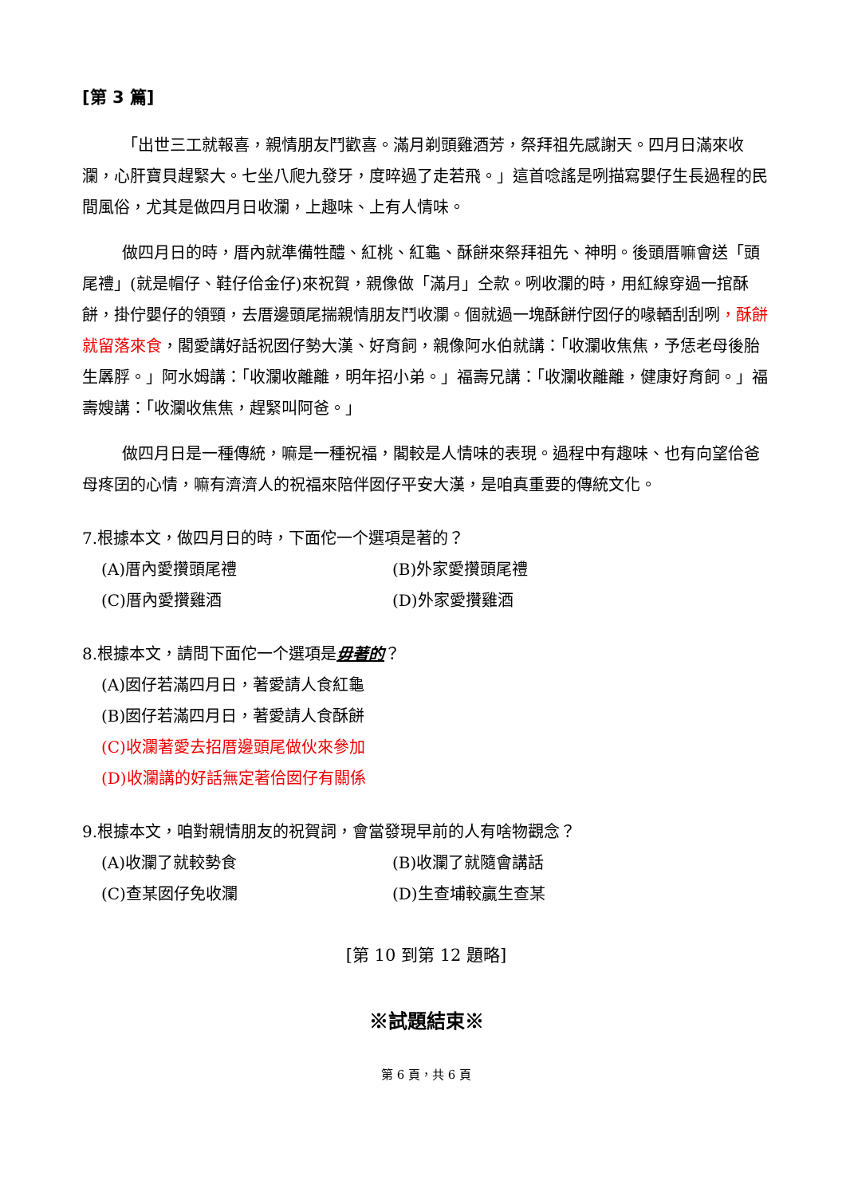[第 3 篇]
「出世三工就報喜，親情朋友鬥歡喜。滿月剃頭雞酒芳，祭拜祖先感謝天。四月日滿來收瀾，心肝寶貝趕緊大。七坐八爬九發牙，度晬過了走若飛。」這首唸謠是咧描寫嬰仔生長過程的民間風俗，尤其是做四月日收瀾，上趣味、上有人情味。
做四月日的時，厝內就準備牲醴、紅桃、紅龜、酥餅來祭拜祖先、神明。後頭厝嘛會送「頭尾禮」(就是帽仔、鞋仔佮金仔)來祝賀，親像做「滿月」仝款。咧收瀾的時，用紅線穿過一捾酥餅，掛佇嬰仔的領頸，去厝邊頭尾揣親情朋友鬥收瀾。個就過一塊酥餅佇囡仔的喙輏刮刮咧，酥餅就留落來食，閣愛講好話祝囡仔勢大漢、好育飼，親像阿水伯就講：「收瀾收焦焦，予恁老母後胎生羼脬。」阿水姆講：「收瀾收離離，明年招小弟。」福壽兄講：「收瀾收離離，健康好育飼。」福壽嫂講：「收瀾收焦焦，趕緊叫阿爸。」
做四月日是一種傳統，嘛是一種祝福，閣較是人情味的表現。過程中有趣味、也有向望佮爸母疼囝的心情，嘛有濟濟人的祝福來陪伴囡仔平安大漢，是咱真重要的傳統文化。
7.根據本文，做四月日的時，下面佗一个選項是著的？
(A)厝內愛攢頭尾禮
(B)外家愛攢頭尾禮
(C)厝內愛攢雞酒
(D)外家愛攢雞酒
8.根據本文，請問下面佗一个選項是毋著的？
(A)囡仔若滿四月日，著愛請人食紅龜
(B)囡仔若滿四月日，著愛請人食酥餅
(C)收瀾著愛去招厝邊頭尾做伙來參加
(D)收瀾講的好話無定著佮囡仔有關係
9.根據本文，咱對親情朋友的祝賀詞，會當發現早前的人有啥物觀念？
(A)收瀾了就較勢食
(B)收瀾了就隨會講話
(C)查某囡仔免收瀾
(D)生查埔較贏生查某
[第 10 到第 12 題略]
※試題結束※
第 6 頁，共 6 頁